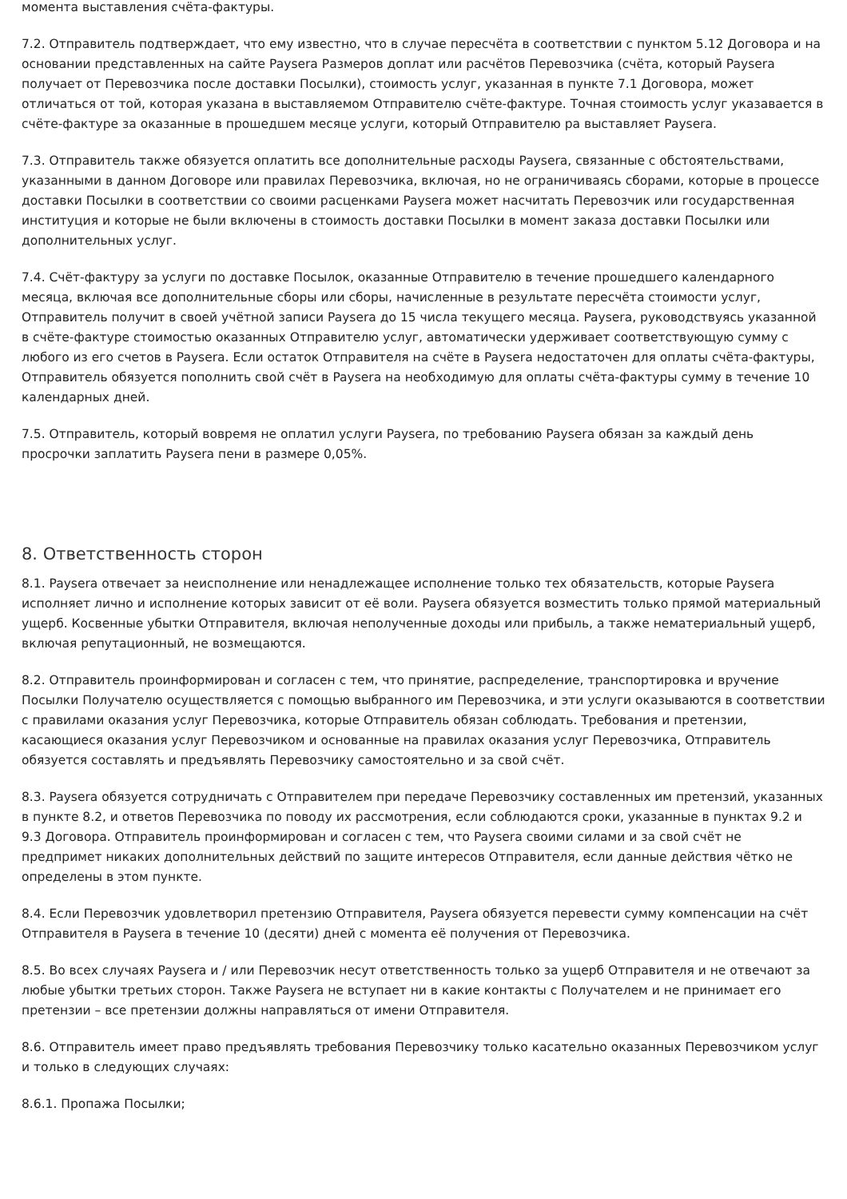момента выставления счёта-фактуры.
7.2. Отправитель подтверждает, что ему известно, что в случае пересчёта в соответствии с пунктом 5.12 Договора и на основании представленных на сайте Paysera Размеров доплат или расчётов Перевозчика (счёта, который Paysera получает от Перевозчика после доставки Посылки), стоимость услуг, указанная в пункте 7.1 Договора, может отличаться от той, которая указана в выставляемом Отправителю счёте-фактуре. Точная стоимость услуг указавается в счёте-фактуре за оказанные в прошедшем месяце услуги, который Отправителю ра выставляет Paysera.
7.3. Отправитель также обязуется оплатить все дополнительные расходы Paysera, связанные с обстоятельствами, указанными в данном Договоре или правилах Перевозчика, включая, но не ограничиваясь сборами, которые в процессе доставки Посылки в соответствии со своими расценками Paysera может насчитать Перевозчик или государственная институция и которые не были включены в стоимость доставки Посылки в момент заказа доставки Посылки или дополнительных услуг.
7.4. Счёт-фактуру за услуги по доставке Посылок, оказанные Отправителю в течение прошедшего календарного месяца, включая все дополнительные сборы или сборы, начисленные в результате пересчёта стоимости услуг, Отправитель получит в своей учётной записи Paysera до 15 числа текущего месяца. Paysera, руководствуясь указанной в счёте-фактуре стоимостью оказанных Отправителю услуг, автоматически удерживает соответствующую сумму с любого из его счетов в Paysera. Если остаток Отправителя на счёте в Paysera недостаточен для оплаты счёта-фактуры, Отправитель обязуется пополнить свой счёт в Paysera на необходимую для оплаты счёта-фактуры сумму в течение 10 календарных дней.
7.5. Отправитель, который вовремя не оплатил услуги Paysera, по требованию Paysera обязан за каждый день просрочки заплатить Paysera пени в размере 0,05%.
8. Ответственность сторон
8.1. Paysera отвечает за неисполнение или ненадлежащее исполнение только тех обязательств, которые Paysera исполняет лично и исполнение которых зависит от её воли. Paysera обязуется возместить только прямой материальный ущерб. Косвенные убытки Отправителя, включая неполученные доходы или прибыль, а также нематериальный ущерб, включая репутационный, не возмещаются.
8.2. Отправитель проинформирован и согласен с тем, что принятие, распределение, транспортировка и вручение Посылки Получателю осуществляется с помощью выбранного им Перевозчика, и эти услуги оказываются в соответствии с правилами оказания услуг Перевозчика, которые Отправитель обязан соблюдать. Требования и претензии, касающиеся оказания услуг Перевозчиком и основанные на правилах оказания услуг Перевозчика, Отправитель обязуется составлять и предъявлять Перевозчику самостоятельно и за свой счёт.
8.3. Paysera обязуется сотрудничать с Отправителем при передаче Перевозчику составленных им претензий, указанных в пункте 8.2, и ответов Перевозчика по поводу их рассмотрения, если соблюдаются сроки, указанные в пунктах 9.2 и 9.3 Договора. Отправитель проинформирован и согласен с тем, что Paysera своими силами и за свой счёт не предпримет никаких дополнительных действий по защите интересов Отправителя, если данные действия чётко не определены в этом пункте.
8.4. Если Перевозчик удовлетворил претензию Отправителя, Paysera обязуется перевести сумму компенсации на счёт Отправителя в Paysera в течение 10 (десяти) дней с момента её получения от Перевозчика.
8.5. Во всех случаях Paysera и / или Перевозчик несут ответственность только за ущерб Отправителя и не отвечают за любые убытки третьих сторон. Также Paysera не вступает ни в какие контакты с Получателем и не принимает его претензии – все претензии должны направляться от имени Отправителя.
8.6. Отправитель имеет право предъявлять требования Перевозчику только касательно оказанных Перевозчиком услуг и только в следующих случаях:
8.6.1. Пропажа Посылки;